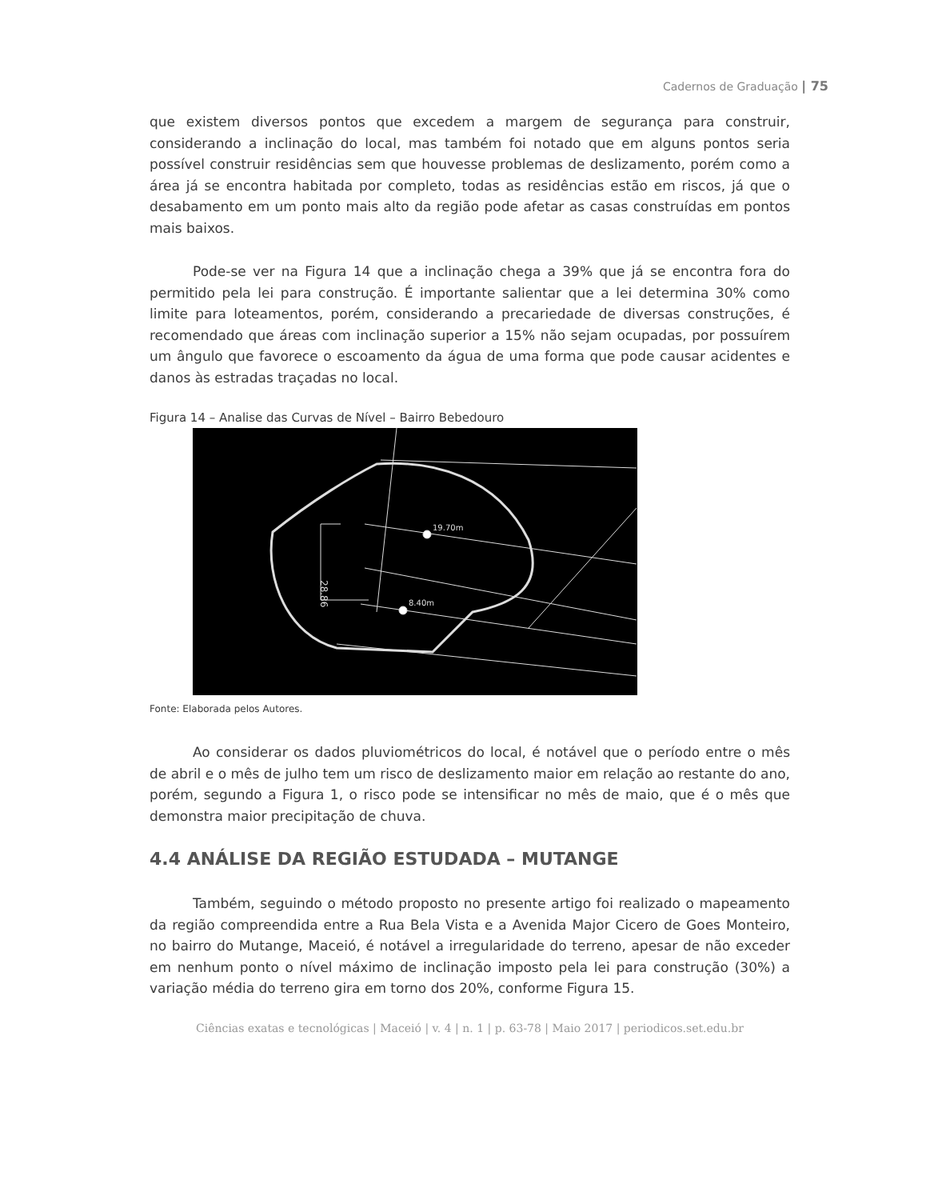Cadernos de Graduação | 75
que existem diversos pontos que excedem a margem de segurança para construir, considerando a inclinação do local, mas também foi notado que em alguns pontos seria possível construir residências sem que houvesse problemas de deslizamento, porém como a área já se encontra habitada por completo, todas as residências estão em riscos, já que o desabamento em um ponto mais alto da região pode afetar as casas construídas em pontos mais baixos.
Pode-se ver na Figura 14 que a inclinação chega a 39% que já se encontra fora do permitido pela lei para construção. É importante salientar que a lei determina 30% como limite para loteamentos, porém, considerando a precariedade de diversas construções, é recomendado que áreas com inclinação superior a 15% não sejam ocupadas, por possuírem um ângulo que favorece o escoamento da água de uma forma que pode causar acidentes e danos às estradas traçadas no local.
Figura 14 – Analise das Curvas de Nível – Bairro Bebedouro
19.70m
8.40m
28.86
Fonte: Elaborada pelos Autores.
Ao considerar os dados pluviométricos do local, é notável que o período entre o mês de abril e o mês de julho tem um risco de deslizamento maior em relação ao restante do ano, porém, segundo a Figura 1, o risco pode se intensificar no mês de maio, que é o mês que demonstra maior precipitação de chuva.
4.4 ANÁLISE DA REGIÃO ESTUDADA – MUTANGE
Também, seguindo o método proposto no presente artigo foi realizado o mapeamento da região compreendida entre a Rua Bela Vista e a Avenida Major Cicero de Goes Monteiro, no bairro do Mutange, Maceió, é notável a irregularidade do terreno, apesar de não exceder em nenhum ponto o nível máximo de inclinação imposto pela lei para construção (30%) a variação média do terreno gira em torno dos 20%, conforme Figura 15.
Ciências exatas e tecnológicas | Maceió | v. 4 | n. 1 | p. 63-78 | Maio 2017 | periodicos.set.edu.br